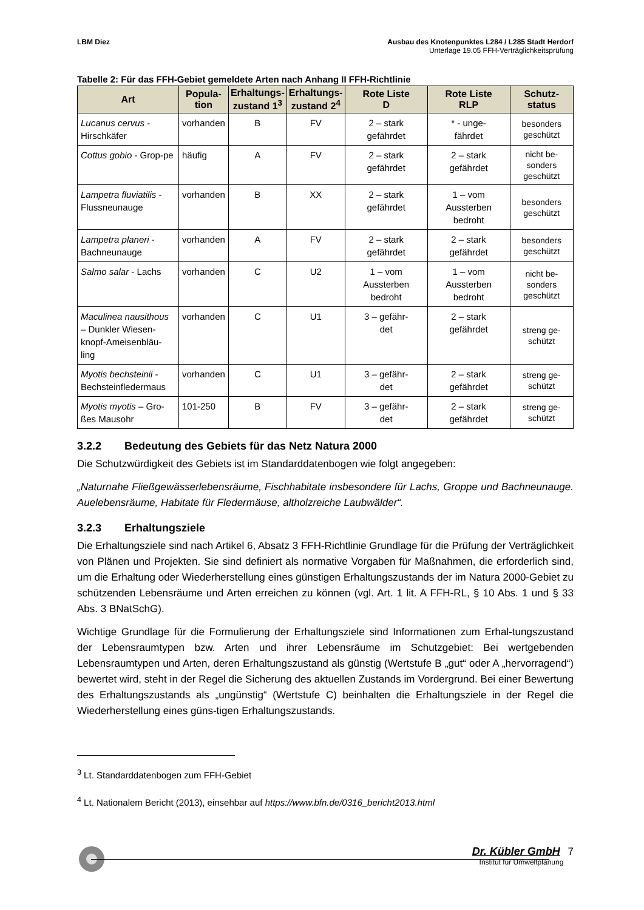LBM Diez Ausbau des Knotenpunktes L284 / L285 Stadt Herdorf
Unterlage 19.05 FFH-Verträglichkeitsprüfung
Tabelle 2: Für das FFH-Gebiet gemeldete Arten nach Anhang II FFH-Richtlinie
| Art | Popula- tion | Erhaltungs- zustand 1<sup>3</sup> | Erhaltungs- zustand 2<sup>4</sup> | Rote Liste D | Rote Liste RLP | Schutz- status |
| --- | --- | --- | --- | --- | --- | --- |
| Lucanus cervus - Hirschkäfer | vorhanden | B | FV | 2 – stark gefährdet | * - unge- fährdet | besonders geschützt |
| Cottus gobio - Grop-pe | häufig | A | FV | 2 – stark gefährdet | 2 – stark gefährdet | nicht be- sonders geschützt |
| Lampetra fluviatilis - Flussneunauge | vorhanden | B | XX | 2 – stark gefährdet | 1 – vom Aussterben bedroht | besonders geschützt |
| Lampetra planeri - Bachneunauge | vorhanden | A | FV | 2 – stark gefährdet | 2 – stark gefährdet | besonders geschützt |
| Salmo salar - Lachs | vorhanden | C | U2 | 1 – vom Aussterben bedroht | 1 – vom Aussterben bedroht | nicht be- sonders geschützt |
| Maculinea nausithous – Dunkler Wiesen-knopf-Ameisenbläu-ling | vorhanden | C | U1 | 3 – gefähr- det | 2 – stark gefährdet | streng ge- schützt |
| Myotis bechsteinii - Bechsteinfledermaus | vorhanden | C | U1 | 3 – gefähr- det | 2 – stark gefährdet | streng ge- schützt |
| Myotis myotis – Gro-ßes Mausohr | 101-250 | B | FV | 3 – gefähr- det | 2 – stark gefährdet | streng ge- schützt |
3.2.2 Bedeutung des Gebiets für das Netz Natura 2000
Die Schutzwürdigkeit des Gebiets ist im Standarddatenbogen wie folgt angegeben:
„Naturnahe Fließgewässerlebensräume, Fischhabitate insbesondere für Lachs, Groppe und Bachneunauge. Auelebensräume, Habitate für Fledermäuse, altholzreiche Laubwälder“.
3.2.3 Erhaltungsziele
Die Erhaltungsziele sind nach Artikel 6, Absatz 3 FFH-Richtlinie Grundlage für die Prüfung der Verträglichkeit von Plänen und Projekten. Sie sind definiert als normative Vorgaben für Maßnahmen, die erforderlich sind, um die Erhaltung oder Wiederherstellung eines günstigen Erhaltungszustands der im Natura 2000-Gebiet zu schützenden Lebensräume und Arten erreichen zu können (vgl. Art. 1 lit. A FFH-RL, § 10 Abs. 1 und § 33 Abs. 3 BNatSchG).
Wichtige Grundlage für die Formulierung der Erhaltungsziele sind Informationen zum Erhal-tungszustand der Lebensraumtypen bzw. Arten und ihrer Lebensräume im Schutzgebiet: Bei wertgebenden Lebensraumtypen und Arten, deren Erhaltungszustand als günstig (Wertstufe B „gut“ oder A „hervorragend“) bewertet wird, steht in der Regel die Sicherung des aktuellen Zustands im Vordergrund. Bei einer Bewertung des Erhaltungszustands als „ungünstig“ (Wertstufe C) beinhalten die Erhaltungsziele in der Regel die Wiederherstellung eines güns-tigen Erhaltungszustands.
<sup>3</sup> Lt. Standarddatenbogen zum FFH-Gebiet
<sup>4</sup> Lt. Nationalem Bericht (2013), einsehbar auf https://www.bfn.de/0316_bericht2013.html
Dr. Kübler GmbH 7
Institut für Umweltplanung